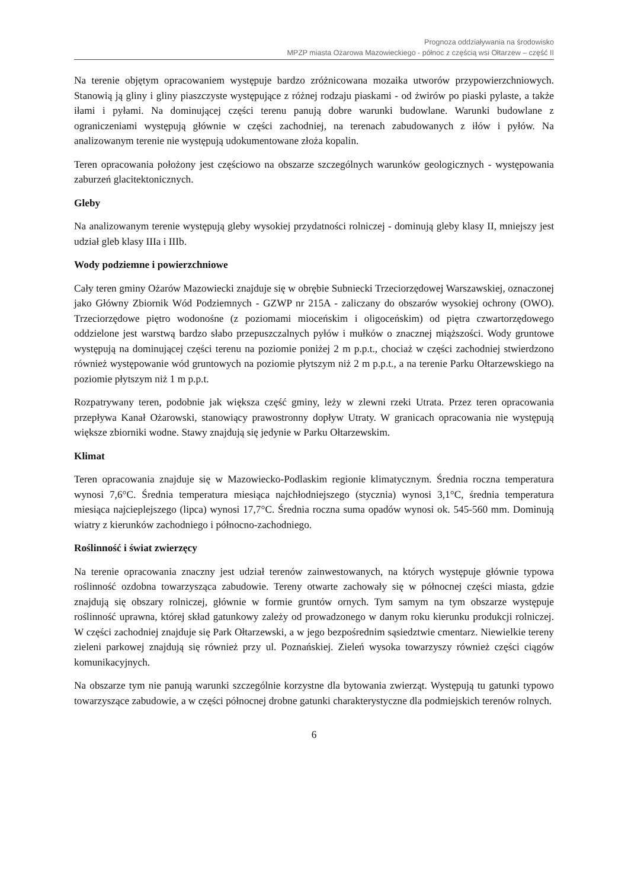Prognoza oddziaływania na środowisko
MPZP miasta Ożarowa Mazowieckiego - północ z częścią wsi Ołtarzew – część II
Na terenie objętym opracowaniem występuje bardzo zróżnicowana mozaika utworów przypowierzchniowych. Stanowią ją gliny i gliny piaszczyste występujące z różnej rodzaju piaskami - od żwirów po piaski pylaste, a także iłami i pyłami. Na dominującej części terenu panują dobre warunki budowlane. Warunki budowlane z ograniczeniami występują głównie w części zachodniej, na terenach zabudowanych z iłów i pyłów. Na analizowanym terenie nie występują udokumentowane złoża kopalin.
Teren opracowania położony jest częściowo na obszarze szczególnych warunków geologicznych - występowania zaburzeń glacitektonicznych.
Gleby
Na analizowanym terenie występują gleby wysokiej przydatności rolniczej - dominują gleby klasy II, mniejszy jest udział gleb klasy IIIa i IIIb.
Wody podziemne i powierzchniowe
Cały teren gminy Ożarów Mazowiecki znajduje się w obrębie Subniecki Trzeciorzędowej Warszawskiej, oznaczonej jako Główny Zbiornik Wód Podziemnych - GZWP nr 215A - zaliczany do obszarów wysokiej ochrony (OWO). Trzeciorzędowe piętro wodonośne (z poziomami mioceńskim i oligoceńskim) od piętra czwartorzędowego oddzielone jest warstwą bardzo słabo przepuszczalnych pyłów i mułków o znacznej miąższości. Wody gruntowe występują na dominującej części terenu na poziomie poniżej 2 m p.p.t., chociaż w części zachodniej stwierdzono również występowanie wód gruntowych na poziomie płytszym niż 2 m p.p.t., a na terenie Parku Ołtarzewskiego na poziomie płytszym niż 1 m p.p.t.
Rozpatrywany teren, podobnie jak większa część gminy, leży w zlewni rzeki Utrata. Przez teren opracowania przepływa Kanał Ożarowski, stanowiący prawostronny dopływ Utraty. W granicach opracowania nie występują większe zbiorniki wodne. Stawy znajdują się jedynie w Parku Ołtarzewskim.
Klimat
Teren opracowania znajduje się w Mazowiecko-Podlaskim regionie klimatycznym. Średnia roczna temperatura wynosi 7,6°C. Średnia temperatura miesiąca najchłodniejszego (stycznia) wynosi 3,1°C, średnia temperatura miesiąca najcieplejszego (lipca) wynosi 17,7°C. Średnia roczna suma opadów wynosi ok. 545-560 mm. Dominują wiatry z kierunków zachodniego i północno-zachodniego.
Roślinność i świat zwierzęcy
Na terenie opracowania znaczny jest udział terenów zainwestowanych, na których występuje głównie typowa roślinność ozdobna towarzysząca zabudowie. Tereny otwarte zachowały się w północnej części miasta, gdzie znajdują się obszary rolniczej, głównie w formie gruntów ornych. Tym samym na tym obszarze występuje roślinność uprawna, której skład gatunkowy zależy od prowadzonego w danym roku kierunku produkcji rolniczej. W części zachodniej znajduje się Park Ołtarzewski, a w jego bezpośrednim sąsiedztwie cmentarz. Niewielkie tereny zieleni parkowej znajdują się również przy ul. Poznańskiej. Zieleń wysoka towarzyszy również części ciągów komunikacyjnych.
Na obszarze tym nie panują warunki szczególnie korzystne dla bytowania zwierząt. Występują tu gatunki typowo towarzyszące zabudowie, a w części północnej drobne gatunki charakterystyczne dla podmiejskich terenów rolnych.
6